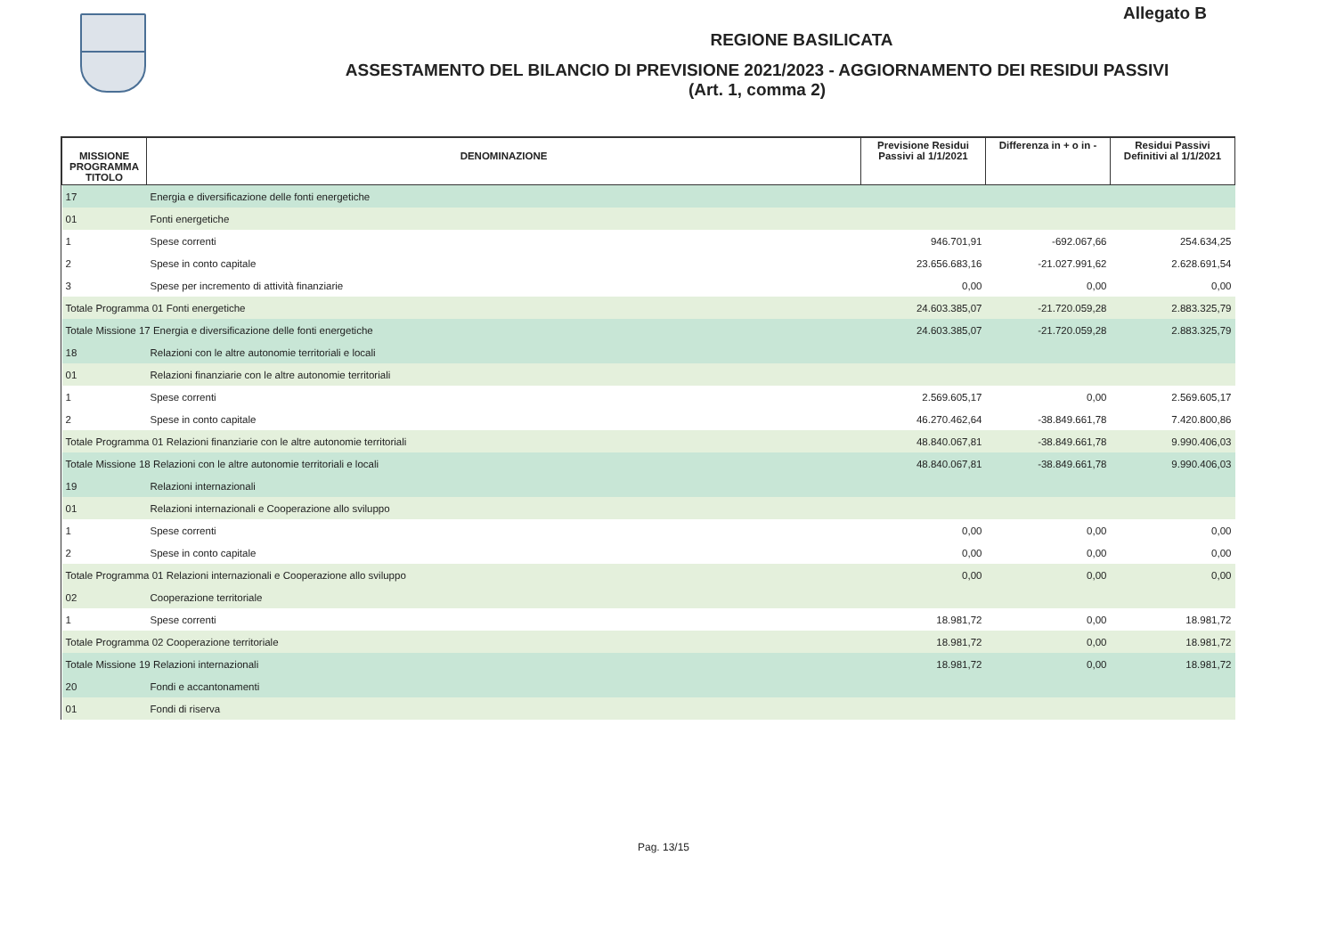Allegato B
REGIONE BASILICATA
ASSESTAMENTO DEL BILANCIO DI PREVISIONE 2021/2023 - AGGIORNAMENTO DEI RESIDUI PASSIVI
(Art. 1, comma 2)
| MISSIONE PROGRAMMA TITOLO | DENOMINAZIONE | Previsione Residui Passivi al 1/1/2021 | Differenza in + o in - | Residui Passivi Definitivi al 1/1/2021 |
| --- | --- | --- | --- | --- |
| 17 | Energia e diversificazione delle fonti energetiche | | | |
| 01 | Fonti energetiche | | | |
| 1 | Spese correnti | 946.701,91 | -692.067,66 | 254.634,25 |
| 2 | Spese in conto capitale | 23.656.683,16 | -21.027.991,62 | 2.628.691,54 |
| 3 | Spese per incremento di attività finanziarie | 0,00 | 0,00 | 0,00 |
| Totale Programma 01 Fonti energetiche | | 24.603.385,07 | -21.720.059,28 | 2.883.325,79 |
| Totale Missione 17 Energia e diversificazione delle fonti energetiche | | 24.603.385,07 | -21.720.059,28 | 2.883.325,79 |
| 18 | Relazioni con le altre autonomie territoriali e locali | | | |
| 01 | Relazioni finanziarie con le altre autonomie territoriali | | | |
| 1 | Spese correnti | 2.569.605,17 | 0,00 | 2.569.605,17 |
| 2 | Spese in conto capitale | 46.270.462,64 | -38.849.661,78 | 7.420.800,86 |
| Totale Programma 01 Relazioni finanziarie con le altre autonomie territoriali | | 48.840.067,81 | -38.849.661,78 | 9.990.406,03 |
| Totale Missione 18 Relazioni con le altre autonomie territoriali e locali | | 48.840.067,81 | -38.849.661,78 | 9.990.406,03 |
| 19 | Relazioni internazionali | | | |
| 01 | Relazioni internazionali e Cooperazione allo sviluppo | | | |
| 1 | Spese correnti | 0,00 | 0,00 | 0,00 |
| 2 | Spese in conto capitale | 0,00 | 0,00 | 0,00 |
| Totale Programma 01 Relazioni internazionali e Cooperazione allo sviluppo | | 0,00 | 0,00 | 0,00 |
| 02 | Cooperazione territoriale | | | |
| 1 | Spese correnti | 18.981,72 | 0,00 | 18.981,72 |
| Totale Programma 02 Cooperazione territoriale | | 18.981,72 | 0,00 | 18.981,72 |
| Totale Missione 19 Relazioni internazionali | | 18.981,72 | 0,00 | 18.981,72 |
| 20 | Fondi e accantonamenti | | | |
| 01 | Fondi di riserva | | | |
Pag. 13/15